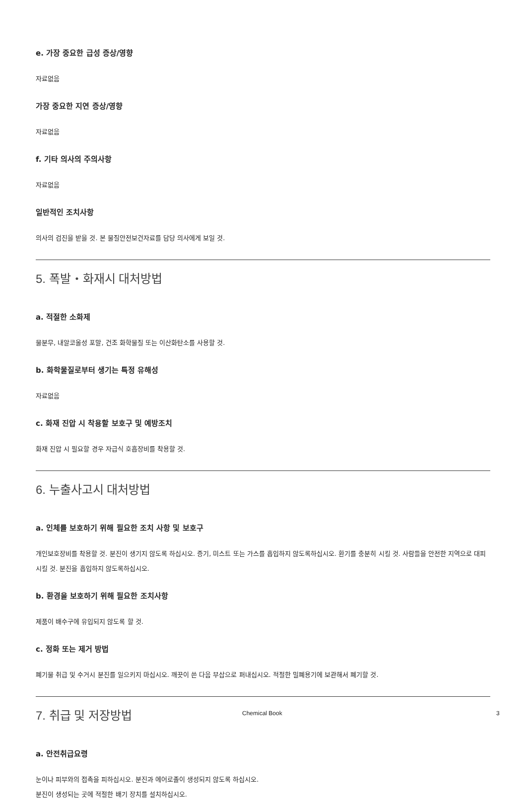e. 가장 중요한 급성 증상/영향
자료없음
가장 중요한 지연 증상/영향
자료없음
f. 기타 의사의 주의사항
자료없음
일반적인 조치사항
의사의 검진을 받을 것. 본 물질안전보건자료를 담당 의사에게 보일 것.
5. 폭발・화재시 대처방법
a. 적절한 소화제
물분무, 내알코올성 포말, 건조 화학물질 또는 이산화탄소를 사용할 것.
b. 화학물질로부터 생기는 특정 유해성
자료없음
c. 화재 진압 시 착용할 보호구 및 예방조치
화재 진압 시 필요할 경우 자급식 호흡장비를 착용할 것.
6. 누출사고시 대처방법
a. 인체를 보호하기 위해 필요한 조치 사항 및 보호구
개인보호장비를 착용할 것. 분진이 생기지 않도록 하십시오. 증기, 미스트 또는 가스를 흡입하지 않도록하십시오. 환기를 충분히 시킬 것. 사람들을 안전한 지역으로 대피시킬 것. 분진을 흡입하지 않도록하십시오.
b. 환경을 보호하기 위해 필요한 조치사항
제품이 배수구에 유입되지 않도록 할 것.
c. 정화 또는 제거 방법
폐기물 취급 및 수거시 분진를 일으키지 마십시오. 깨끗이 쓴 다음 부삽으로 퍼내십시오. 적절한 밀폐용기에 보관해서 폐기할 것.
7. 취급 및 저장방법
a. 안전취급요령
눈이나 피부와의 접촉을 피하십시오. 분진과 에어로졸이 생성되지 않도록 하십시오.
분진이 생성되는 곳에 적절한 배기 장치를 설치하십시오.
Chemical Book 3